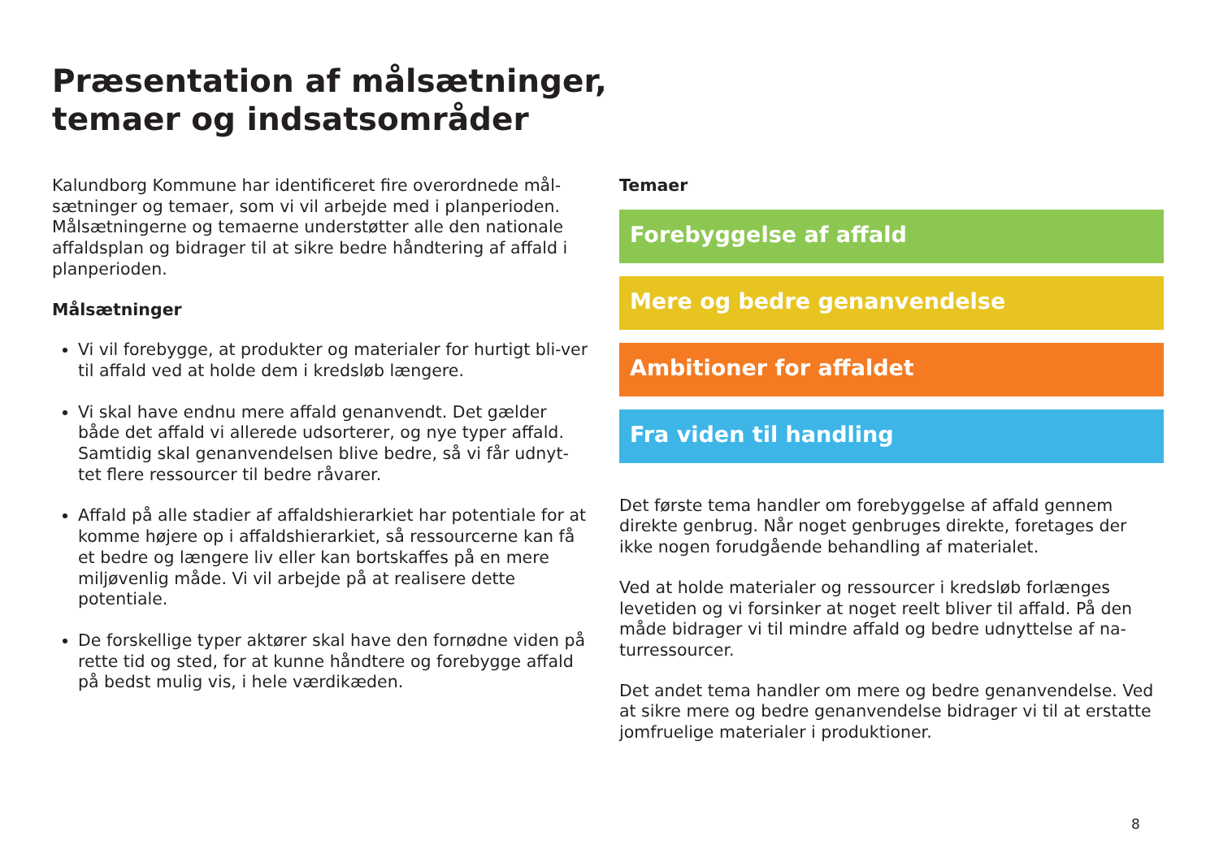Præsentation af målsætninger,
temaer og indsatsområder
Kalundborg Kommune har identificeret fire overordnede mål-sætninger og temaer, som vi vil arbejde med i planperioden. Målsætningerne og temaerne understøtter alle den nationale affaldsplan og bidrager til at sikre bedre håndtering af affald i planperioden.
Målsætninger
Vi vil forebygge, at produkter og materialer for hurtigt bli-ver til affald ved at holde dem i kredsløb længere.
Vi skal have endnu mere affald genanvendt. Det gælder både det affald vi allerede udsorterer, og nye typer affald. Samtidig skal genanvendelsen blive bedre, så vi får udnyt-tet flere ressourcer til bedre råvarer.
Affald på alle stadier af affaldshierarkiet har potentiale for at komme højere op i affaldshierarkiet, så ressourcerne kan få et bedre og længere liv eller kan bortskaffes på en mere miljøvenlig måde. Vi vil arbejde på at realisere dette potentiale.
De forskellige typer aktører skal have den fornødne viden på rette tid og sted, for at kunne håndtere og forebygge affald på bedst mulig vis, i hele værdikæden.
Temaer
Forebyggelse af affald
Mere og bedre genanvendelse
Ambitioner for affaldet
Fra viden til handling
Det første tema handler om forebyggelse af affald gennem direkte genbrug. Når noget genbruges direkte, foretages der ikke nogen forudgående behandling af materialet.
Ved at holde materialer og ressourcer i kredsløb forlænges levetiden og vi forsinker at noget reelt bliver til affald. På den måde bidrager vi til mindre affald og bedre udnyttelse af na-turressourcer.
Det andet tema handler om mere og bedre genanvendelse. Ved at sikre mere og bedre genanvendelse bidrager vi til at erstatte jomfruelige materialer i produktioner.
8